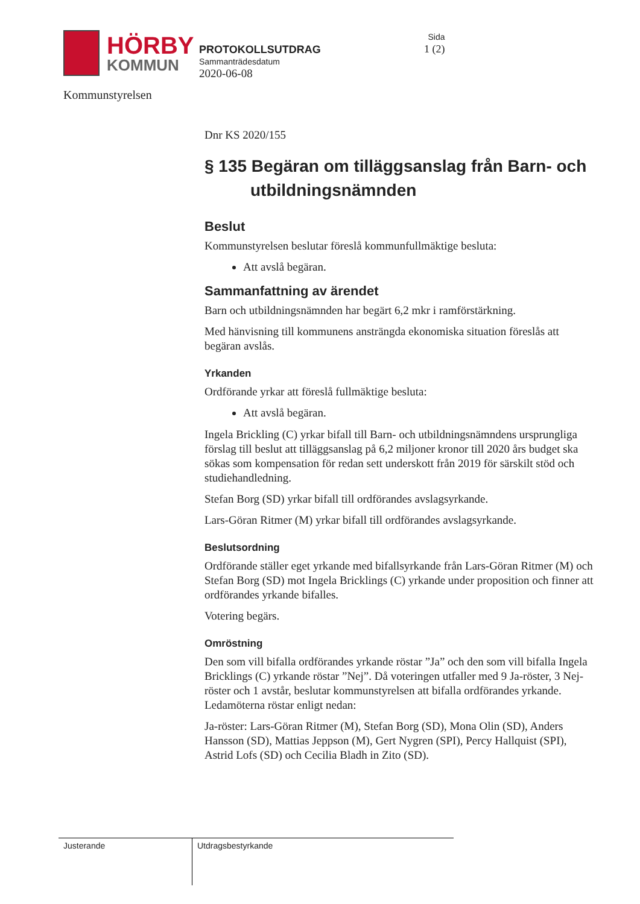HÖRBY
KOMMUN
Kommunstyrelsen
PROTOKOLLSUTDRAG
Sammanträdesdatum
2020-06-08
Sida
1 (2)
Dnr KS 2020/155
§ 135 Begäran om tilläggsanslag från Barn- och utbildningsnämnden
Beslut
Kommunstyrelsen beslutar föreslå kommunfullmäktige besluta:
Att avslå begäran.
Sammanfattning av ärendet
Barn och utbildningsnämnden har begärt 6,2 mkr i ramförstärkning.
Med hänvisning till kommunens ansträngda ekonomiska situation föreslås att begäran avslås.
Yrkanden
Ordförande yrkar att föreslå fullmäktige besluta:
Att avslå begäran.
Ingela Brickling (C) yrkar bifall till Barn- och utbildningsnämndens ursprungliga förslag till beslut att tilläggsanslag på 6,2 miljoner kronor till 2020 års budget ska sökas som kompensation för redan sett underskott från 2019 för särskilt stöd och studiehandledning.
Stefan Borg (SD) yrkar bifall till ordförandes avslagsyrkande.
Lars-Göran Ritmer (M) yrkar bifall till ordförandes avslagsyrkande.
Beslutsordning
Ordförande ställer eget yrkande med bifallsyrkande från Lars-Göran Ritmer (M) och Stefan Borg (SD) mot Ingela Bricklings (C) yrkande under proposition och finner att ordförandes yrkande bifalles.
Votering begärs.
Omröstning
Den som vill bifalla ordförandes yrkande röstar ”Ja” och den som vill bifalla Ingela Bricklings (C) yrkande röstar ”Nej”. Då voteringen utfaller med 9 Ja-röster, 3 Nej-röster och 1 avstår, beslutar kommunstyrelsen att bifalla ordförandes yrkande. Ledamöterna röstar enligt nedan:
Ja-röster: Lars-Göran Ritmer (M), Stefan Borg (SD), Mona Olin (SD), Anders Hansson (SD), Mattias Jeppson (M), Gert Nygren (SPI), Percy Hallquist (SPI), Astrid Lofs (SD) och Cecilia Bladh in Zito (SD).
Justerande Utdragsbestyrkande